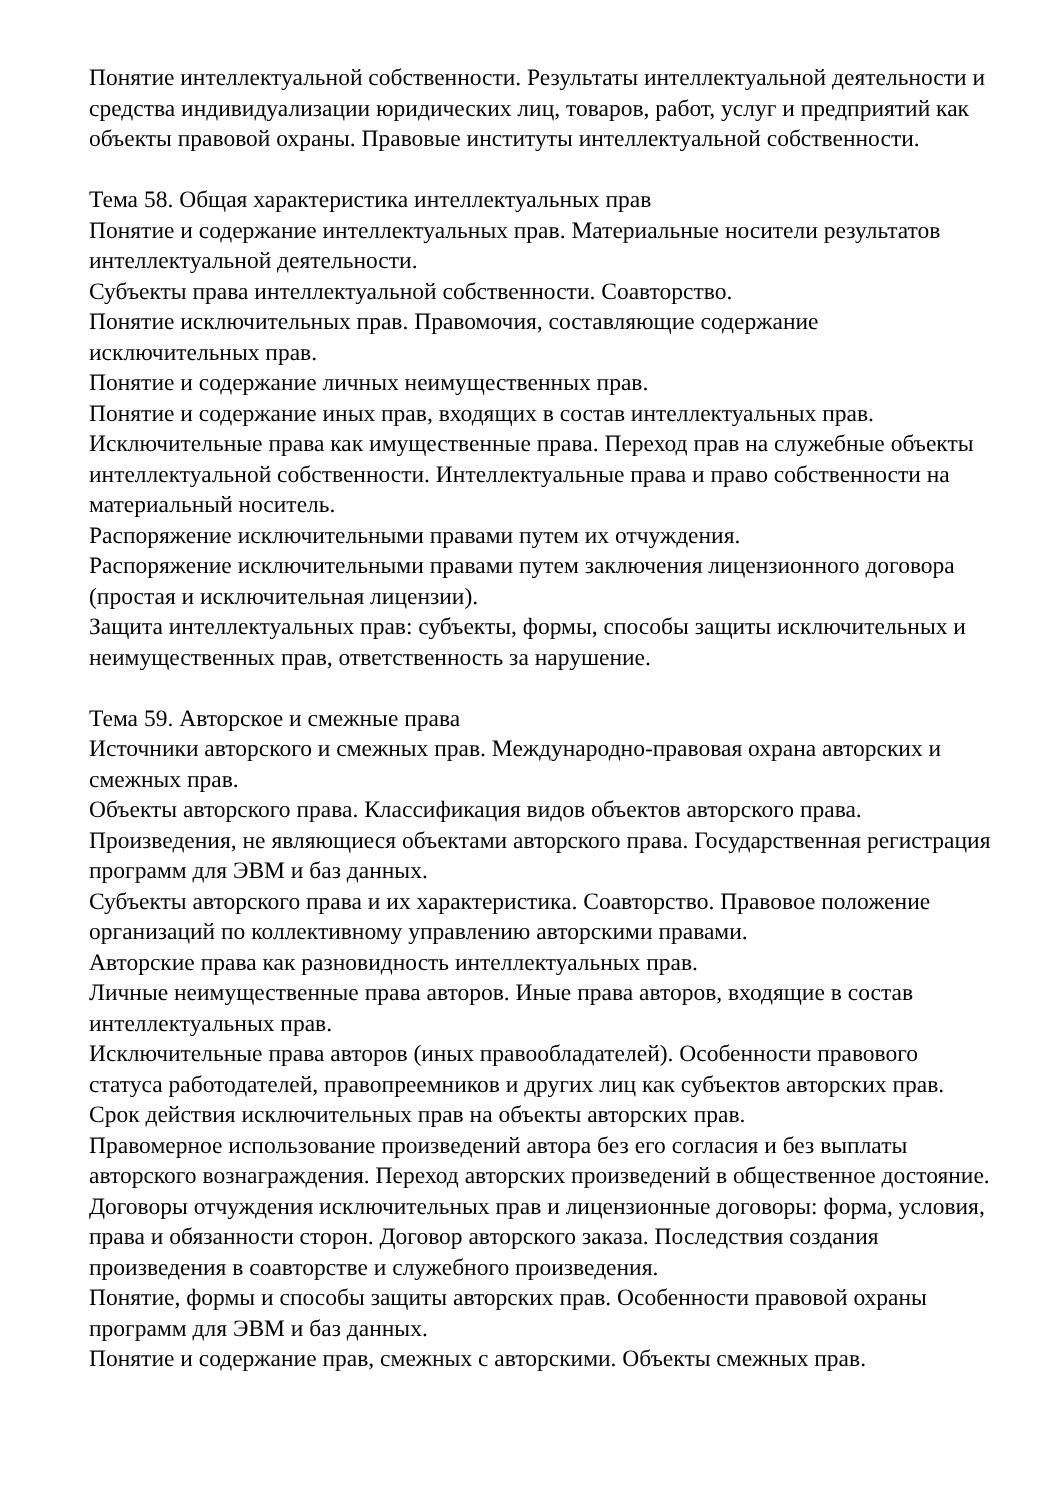Понятие интеллектуальной собственности. Результаты интеллектуальной деятельности и средства индивидуализации юридических лиц, товаров, работ, услуг и предприятий как объекты правовой охраны. Правовые институты интеллектуальной собственности.
Тема 58. Общая характеристика интеллектуальных прав
Понятие и содержание интеллектуальных прав. Материальные носители результатов интеллектуальной деятельности.
Субъекты права интеллектуальной собственности. Соавторство.
Понятие исключительных прав. Правомочия, составляющие содержание исключительных прав.
Понятие и содержание личных неимущественных прав.
Понятие и содержание иных прав, входящих в состав интеллектуальных прав.
Исключительные права как имущественные права. Переход прав на служебные объекты интеллектуальной собственности. Интеллектуальные права и право собственности на материальный носитель.
Распоряжение исключительными правами путем их отчуждения.
Распоряжение исключительными правами путем заключения лицензионного договора (простая и исключительная лицензии).
Защита интеллектуальных прав: субъекты, формы, способы защиты исключительных и неимущественных прав, ответственность за нарушение.
Тема 59. Авторское и смежные права
Источники авторского и смежных прав. Международно-правовая охрана авторских и смежных прав.
Объекты авторского права. Классификация видов объектов авторского права.
Произведения, не являющиеся объектами авторского права. Государственная регистрация программ для ЭВМ и баз данных.
Субъекты авторского права и их характеристика. Соавторство. Правовое положение организаций по коллективному управлению авторскими правами.
Авторские права как разновидность интеллектуальных прав.
Личные неимущественные права авторов. Иные права авторов, входящие в состав интеллектуальных прав.
Исключительные права авторов (иных правообладателей). Особенности правового статуса работодателей, правопреемников и других лиц как субъектов авторских прав. Срок действия исключительных прав на объекты авторских прав.
Правомерное использование произведений автора без его согласия и без выплаты авторского вознаграждения. Переход авторских произведений в общественное достояние.
Договоры отчуждения исключительных прав и лицензионные договоры: форма, условия, права и обязанности сторон. Договор авторского заказа. Последствия создания произведения в соавторстве и служебного произведения.
Понятие, формы и способы защиты авторских прав. Особенности правовой охраны программ для ЭВМ и баз данных.
Понятие и содержание прав, смежных с авторскими. Объекты смежных прав.